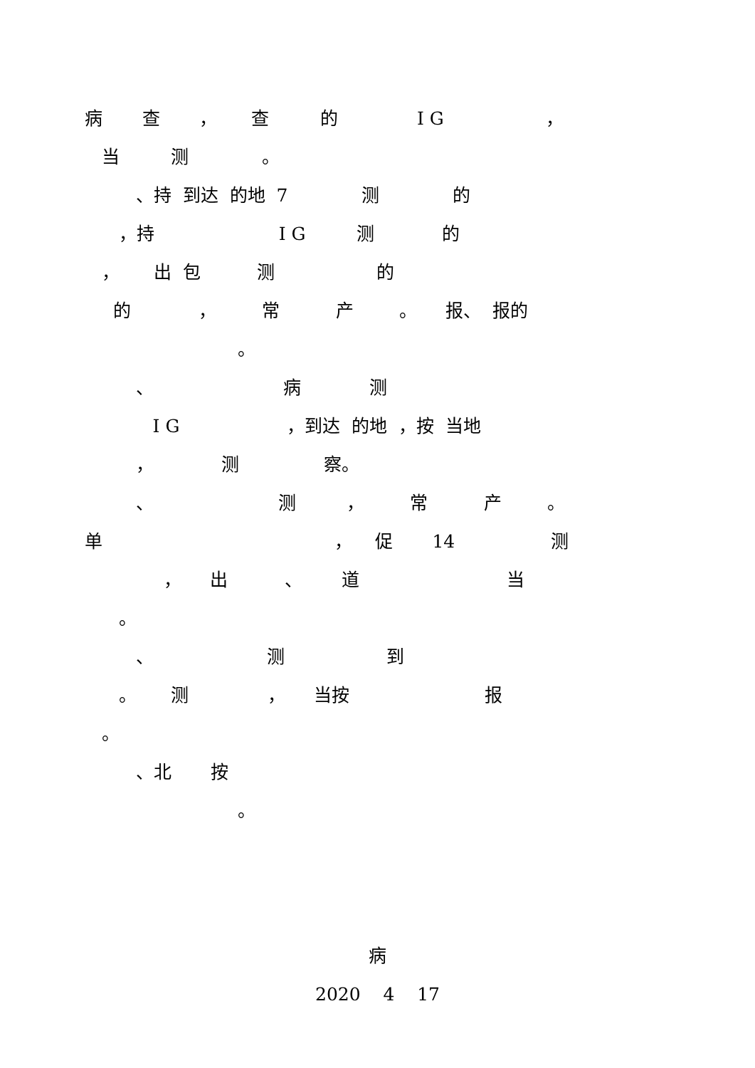病 查 ， 查 的 I G ，
当 测 。
、持 到达 的地 7 测 的
，持 I G 测 的
， 出 包 测 的
的 ， 常 产 。 报、 报的
。
、 病 测
I G ，到达 的地 ，按 当地
， 测 察。
、 测 ， 常 产 。
单 ， 促 14 测
， 出 、 道 当
。
、 测 到
。 测 ， 当按 报
。
、北 按
。
病
2020 4 17